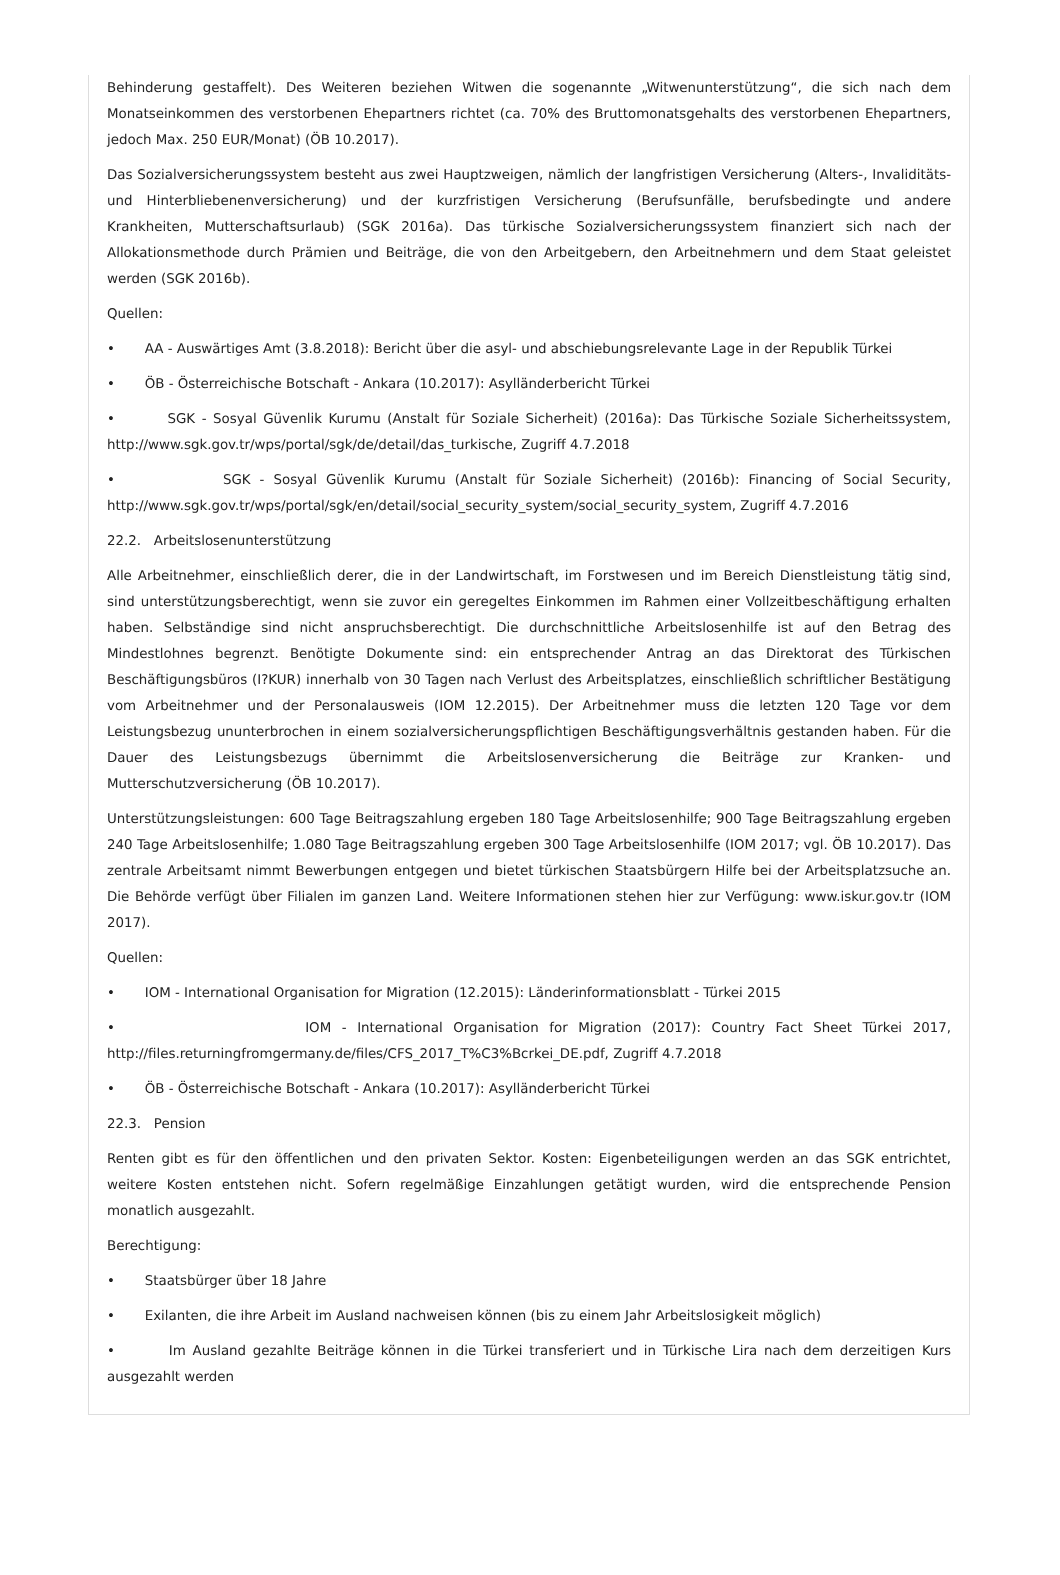Behinderung gestaffelt). Des Weiteren beziehen Witwen die sogenannte „Witwenunterstützung“, die sich nach dem Monatseinkommen des verstorbenen Ehepartners richtet (ca. 70% des Bruttomonatsgehalts des verstorbenen Ehepartners, jedoch Max. 250 EUR/Monat) (ÖB 10.2017).
Das Sozialversicherungssystem besteht aus zwei Hauptzweigen, nämlich der langfristigen Versicherung (Alters-, Invaliditäts- und Hinterbliebenenversicherung) und der kurzfristigen Versicherung (Berufsunfälle, berufsbedingte und andere Krankheiten, Mutterschaftsurlaub) (SGK 2016a). Das türkische Sozialversicherungssystem finanziert sich nach der Allokationsmethode durch Prämien und Beiträge, die von den Arbeitgebern, den Arbeitnehmern und dem Staat geleistet werden (SGK 2016b).
Quellen:
• AA - Auswärtiges Amt (3.8.2018): Bericht über die asyl- und abschiebungsrelevante Lage in der Republik Türkei
• ÖB - Österreichische Botschaft - Ankara (10.2017): Asylländerbericht Türkei
• SGK - Sosyal Güvenlik Kurumu (Anstalt für Soziale Sicherheit) (2016a): Das Türkische Soziale Sicherheitssystem, http://www.sgk.gov.tr/wps/portal/sgk/de/detail/das_turkische, Zugriff 4.7.2018
• SGK - Sosyal Güvenlik Kurumu (Anstalt für Soziale Sicherheit) (2016b): Financing of Social Security, http://www.sgk.gov.tr/wps/portal/sgk/en/detail/social_security_system/social_security_system, Zugriff 4.7.2016
22.2. Arbeitslosenunterstützung
Alle Arbeitnehmer, einschließlich derer, die in der Landwirtschaft, im Forstwesen und im Bereich Dienstleistung tätig sind, sind unterstützungsberechtigt, wenn sie zuvor ein geregeltes Einkommen im Rahmen einer Vollzeitbeschäftigung erhalten haben. Selbständige sind nicht anspruchsberechtigt. Die durchschnittliche Arbeitslosenhilfe ist auf den Betrag des Mindestlohnes begrenzt. Benötigte Dokumente sind: ein entsprechender Antrag an das Direktorat des Türkischen Beschäftigungsbüros (I?KUR) innerhalb von 30 Tagen nach Verlust des Arbeitsplatzes, einschließlich schriftlicher Bestätigung vom Arbeitnehmer und der Personalausweis (IOM 12.2015). Der Arbeitnehmer muss die letzten 120 Tage vor dem Leistungsbezug ununterbrochen in einem sozialversicherungspflichtigen Beschäftigungsverhältnis gestanden haben. Für die Dauer des Leistungsbezugs übernimmt die Arbeitslosenversicherung die Beiträge zur Kranken- und Mutterschutzversicherung (ÖB 10.2017).
Unterstützungsleistungen: 600 Tage Beitragszahlung ergeben 180 Tage Arbeitslosenhilfe; 900 Tage Beitragszahlung ergeben 240 Tage Arbeitslosenhilfe; 1.080 Tage Beitragszahlung ergeben 300 Tage Arbeitslosenhilfe (IOM 2017; vgl. ÖB 10.2017). Das zentrale Arbeitsamt nimmt Bewerbungen entgegen und bietet türkischen Staatsbürgern Hilfe bei der Arbeitsplatzsuche an. Die Behörde verfügt über Filialen im ganzen Land. Weitere Informationen stehen hier zur Verfügung: www.iskur.gov.tr (IOM 2017).
Quellen:
• IOM - International Organisation for Migration (12.2015): Länderinformationsblatt - Türkei 2015
• IOM - International Organisation for Migration (2017): Country Fact Sheet Türkei 2017, http://files.returningfromgermany.de/files/CFS_2017_T%C3%Bcrkei_DE.pdf, Zugriff 4.7.2018
• ÖB - Österreichische Botschaft - Ankara (10.2017): Asylländerbericht Türkei
22.3. Pension
Renten gibt es für den öffentlichen und den privaten Sektor. Kosten: Eigenbeteiligungen werden an das SGK entrichtet, weitere Kosten entstehen nicht. Sofern regelmäßige Einzahlungen getätigt wurden, wird die entsprechende Pension monatlich ausgezahlt.
Berechtigung:
• Staatsbürger über 18 Jahre
• Exilanten, die ihre Arbeit im Ausland nachweisen können (bis zu einem Jahr Arbeitslosigkeit möglich)
• Im Ausland gezahlte Beiträge können in die Türkei transferiert und in Türkische Lira nach dem derzeitigen Kurs ausgezahlt werden